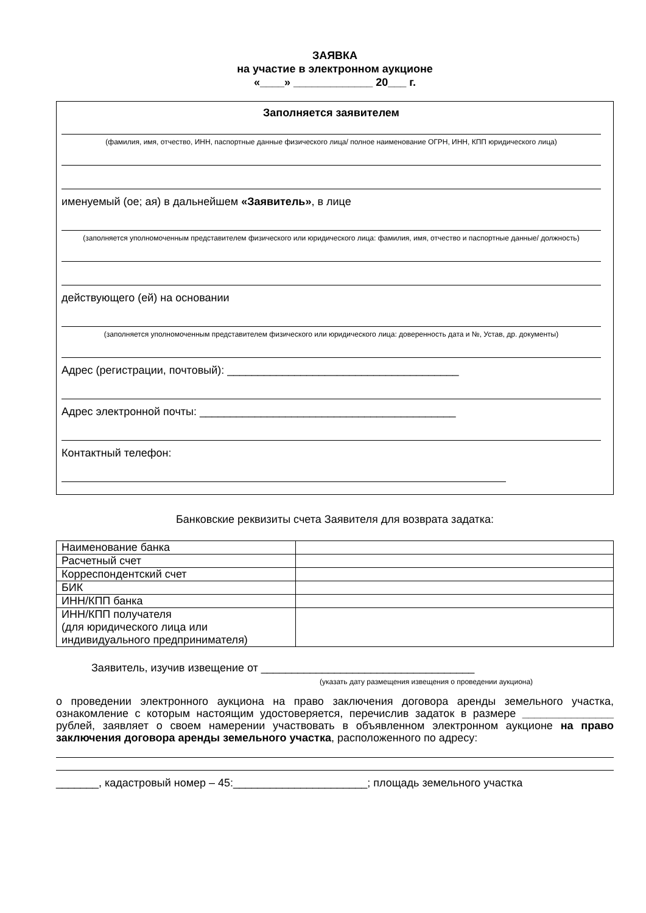ЗАЯВКА
на участие в электронном аукционе
«____» _____________ 20___ г.
Заполняется заявителем
(фамилия, имя, отчество, ИНН, паспортные данные физического лица/ полное наименование ОГРН, ИНН, КПП юридического лица)
именуемый (ое; ая) в дальнейшем «Заявитель», в лице
(заполняется уполномоченным представителем физического или юридического лица: фамилия, имя, отчество и паспортные данные/ должность)
действующего (ей) на основании
(заполняется уполномоченным представителем физического или юридического лица: доверенность дата и №, Устав, др. документы)
Адрес (регистрации, почтовый): ______________________________________
Адрес электронной почты: __________________________________________
Контактный телефон:
Банковские реквизиты счета Заявителя для возврата задатка:
| Наименование банка | |
| Расчетный счет | |
| Корреспондентский счет | |
| БИК | |
| ИНН/КПП банка | |
| ИНН/КПП получателя (для юридического лица или индивидуального предпринимателя) | |
Заявитель, изучив извещение от ___________________________________
(указать дату размещения извещения о проведении аукциона)
о проведении электронного аукциона на право заключения договора аренды земельного участка, ознакомление с которым настоящим удостоверяется, перечислив задаток в размере _______________ рублей, заявляет о своем намерении участвовать в объявленном электронном аукционе на право заключения договора аренды земельного участка, расположенного по адресу:
_______, кадастровый номер – 45:______________________; площадь земельного участка